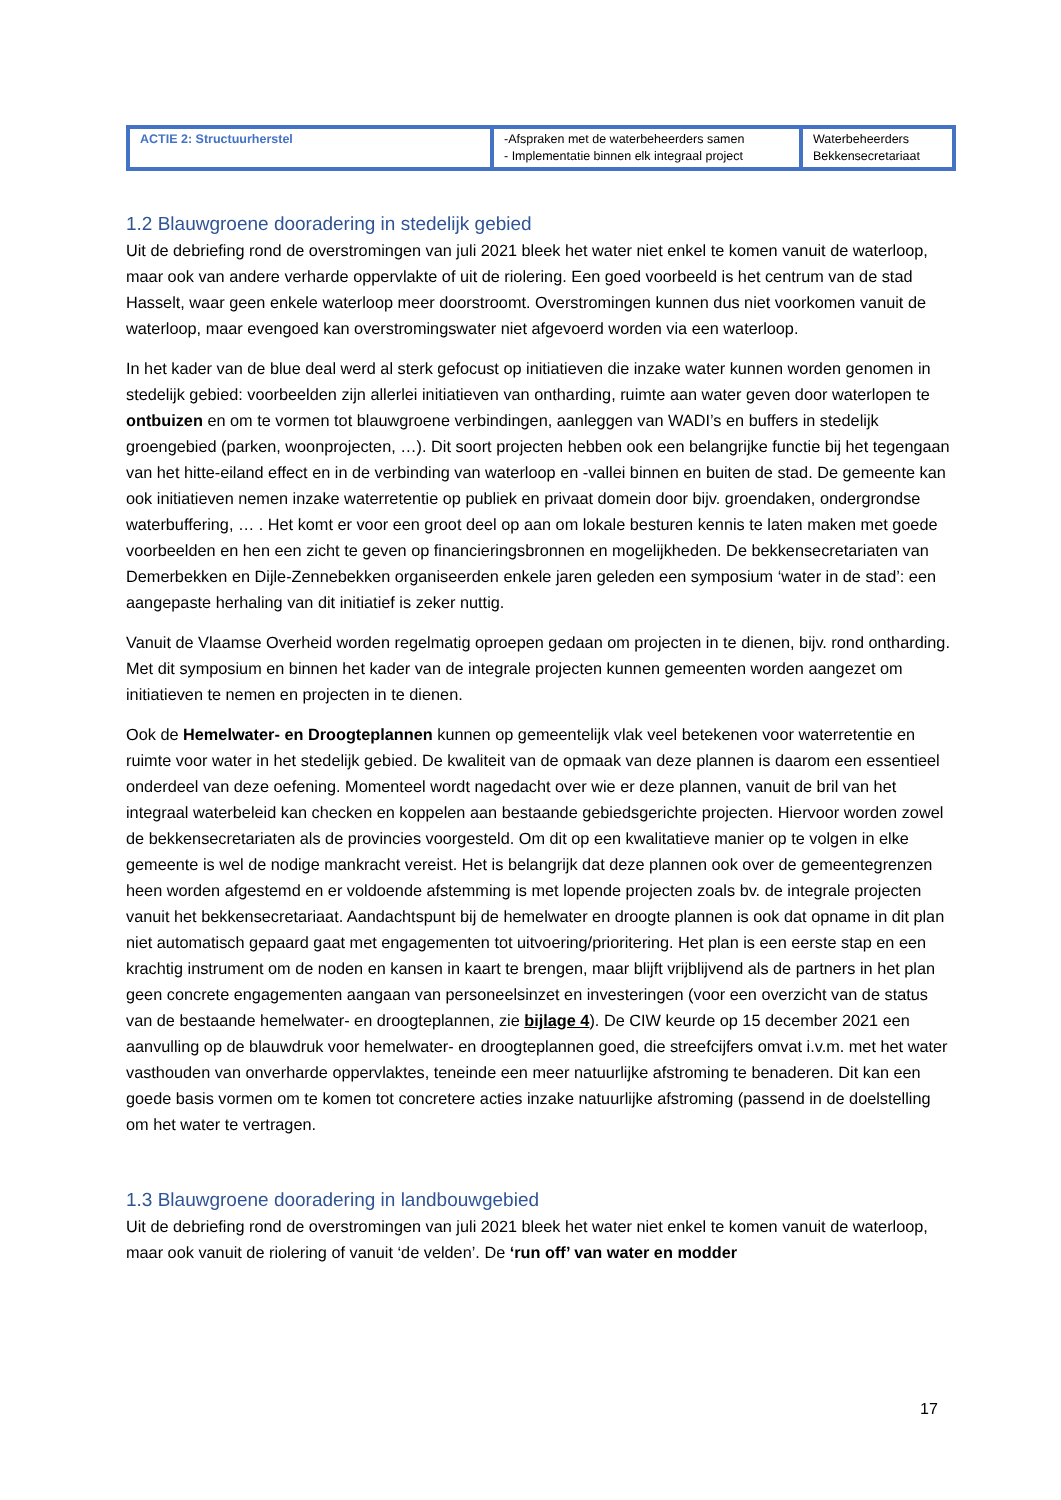| ACTIE 2: Structuurherstel | -Afspraken met de waterbeheerders samen - Implementatie binnen elk integraal project | Waterbeheerders Bekkensecretariaat |
1.2 Blauwgroene dooradering in stedelijk gebied
Uit de debriefing rond de overstromingen van juli 2021 bleek het water niet enkel te komen vanuit de waterloop, maar ook van andere verharde oppervlakte of uit de riolering. Een goed voorbeeld is het centrum van de stad Hasselt, waar geen enkele waterloop meer doorstroomt. Overstromingen kunnen dus niet voorkomen vanuit de waterloop, maar evengoed kan overstromingswater niet afgevoerd worden via een waterloop.
In het kader van de blue deal werd al sterk gefocust op initiatieven die inzake water kunnen worden genomen in stedelijk gebied: voorbeelden zijn allerlei initiatieven van ontharding, ruimte aan water geven door waterlopen te ontbuizen en om te vormen tot blauwgroene verbindingen, aanleggen van WADI’s en buffers in stedelijk groengebied (parken, woonprojecten, …). Dit soort projecten hebben ook een belangrijke functie bij het tegengaan van het hitte-eiland effect en in de verbinding van waterloop en -vallei binnen en buiten de stad. De gemeente kan ook initiatieven nemen inzake waterretentie op publiek en privaat domein door bijv. groendaken, ondergrondse waterbuffering, … . Het komt er voor een groot deel op aan om lokale besturen kennis te laten maken met goede voorbeelden en hen een zicht te geven op financieringsbronnen en mogelijkheden. De bekkensecretariaten van Demerbekken en Dijle-Zennebekken organiseerden enkele jaren geleden een symposium ‘water in de stad’: een aangepaste herhaling van dit initiatief is zeker nuttig.
Vanuit de Vlaamse Overheid worden regelmatig oproepen gedaan om projecten in te dienen, bijv. rond ontharding. Met dit symposium en binnen het kader van de integrale projecten kunnen gemeenten worden aangezet om initiatieven te nemen en projecten in te dienen.
Ook de Hemelwater- en Droogteplannen kunnen op gemeentelijk vlak veel betekenen voor waterretentie en ruimte voor water in het stedelijk gebied. De kwaliteit van de opmaak van deze plannen is daarom een essentieel onderdeel van deze oefening. Momenteel wordt nagedacht over wie er deze plannen, vanuit de bril van het integraal waterbeleid kan checken en koppelen aan bestaande gebiedsgerichte projecten. Hiervoor worden zowel de bekkensecretariaten als de provincies voorgesteld. Om dit op een kwalitatieve manier op te volgen in elke gemeente is wel de nodige mankracht vereist. Het is belangrijk dat deze plannen ook over de gemeentegrenzen heen worden afgestemd en er voldoende afstemming is met lopende projecten zoals bv. de integrale projecten vanuit het bekkensecretariaat. Aandachtspunt bij de hemelwater en droogte plannen is ook dat opname in dit plan niet automatisch gepaard gaat met engagementen tot uitvoering/prioritering. Het plan is een eerste stap en een krachtig instrument om de noden en kansen in kaart te brengen, maar blijft vrijblijvend als de partners in het plan geen concrete engagementen aangaan van personeelsinzet en investeringen (voor een overzicht van de status van de bestaande hemelwater- en droogteplannen, zie bijlage 4). De CIW keurde op 15 december 2021 een aanvulling op de blauwdruk voor hemelwater- en droogteplannen goed, die streefcijfers omvat i.v.m. met het water vasthouden van onverharde oppervlaktes, teneinde een meer natuurlijke afstroming te benaderen. Dit kan een goede basis vormen om te komen tot concretere acties inzake natuurlijke afstroming (passend in de doelstelling om het water te vertragen.
1.3 Blauwgroene dooradering in landbouwgebied
Uit de debriefing rond de overstromingen van juli 2021 bleek het water niet enkel te komen vanuit de waterloop, maar ook vanuit de riolering of vanuit ‘de velden’. De ‘run off’ van water en modder
17